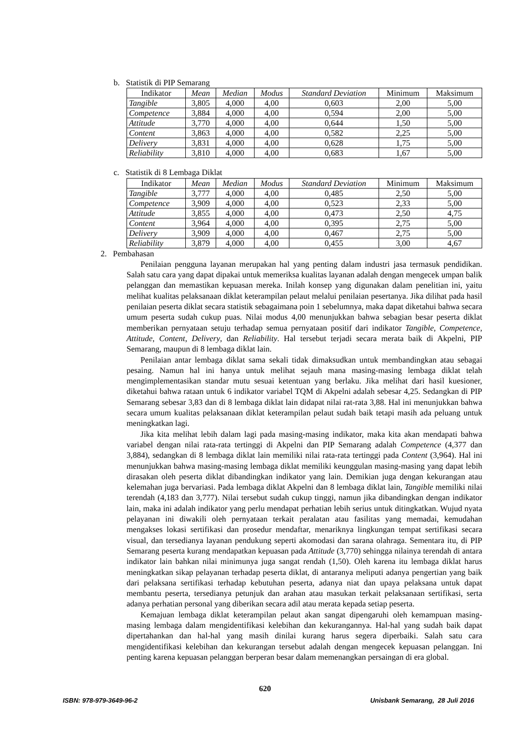b. Statistik di PIP Semarang
| Indikator | Mean | Median | Modus | Standard Deviation | Minimum | Maksimum |
| --- | --- | --- | --- | --- | --- | --- |
| Tangible | 3,805 | 4,000 | 4,00 | 0,603 | 2,00 | 5,00 |
| Competence | 3,884 | 4,000 | 4,00 | 0,594 | 2,00 | 5,00 |
| Attitude | 3,770 | 4,000 | 4,00 | 0,644 | 1,50 | 5,00 |
| Content | 3,863 | 4,000 | 4,00 | 0,582 | 2,25 | 5,00 |
| Delivery | 3,831 | 4,000 | 4,00 | 0,628 | 1,75 | 5,00 |
| Reliability | 3,810 | 4,000 | 4,00 | 0,683 | 1,67 | 5,00 |
c. Statistik di 8 Lembaga Diklat
| Indikator | Mean | Median | Modus | Standard Deviation | Minimum | Maksimum |
| --- | --- | --- | --- | --- | --- | --- |
| Tangible | 3,777 | 4,000 | 4,00 | 0,485 | 2,50 | 5,00 |
| Competence | 3,909 | 4,000 | 4,00 | 0,523 | 2,33 | 5,00 |
| Attitude | 3,855 | 4,000 | 4,00 | 0,473 | 2,50 | 4,75 |
| Content | 3,964 | 4,000 | 4,00 | 0,395 | 2,75 | 5,00 |
| Delivery | 3,909 | 4,000 | 4,00 | 0,467 | 2,75 | 5,00 |
| Reliability | 3,879 | 4,000 | 4,00 | 0,455 | 3,00 | 4,67 |
2. Pembahasan
Penilaian pengguna layanan merupakan hal yang penting dalam industri jasa termasuk pendidikan. Salah satu cara yang dapat dipakai untuk memeriksa kualitas layanan adalah dengan mengecek umpan balik pelanggan dan memastikan kepuasan mereka. Inilah konsep yang digunakan dalam penelitian ini, yaitu melihat kualitas pelaksanaan diklat keterampilan pelaut melalui penilaian pesertanya. Jika dilihat pada hasil penilaian peserta diklat secara statistik sebagaimana poin 1 sebelumnya, maka dapat diketahui bahwa secara umum peserta sudah cukup puas. Nilai modus 4,00 menunjukkan bahwa sebagian besar peserta diklat memberikan pernyataan setuju terhadap semua pernyataan positif dari indikator Tangible, Competence, Attitude, Content, Delivery, dan Reliability. Hal tersebut terjadi secara merata baik di Akpelni, PIP Semarang, maupun di 8 lembaga diklat lain.
Penilaian antar lembaga diklat sama sekali tidak dimaksudkan untuk membandingkan atau sebagai pesaing. Namun hal ini hanya untuk melihat sejauh mana masing-masing lembaga diklat telah mengimplementasikan standar mutu sesuai ketentuan yang berlaku. Jika melihat dari hasil kuesioner, diketahui bahwa rataan untuk 6 indikator variabel TQM di Akpelni adalah sebesar 4,25. Sedangkan di PIP Semarang sebesar 3,83 dan di 8 lembaga diklat lain didapat nilai rat-rata 3,88. Hal ini menunjukkan bahwa secara umum kualitas pelaksanaan diklat keterampilan pelaut sudah baik tetapi masih ada peluang untuk meningkatkan lagi.
Jika kita melihat lebih dalam lagi pada masing-masing indikator, maka kita akan mendapati bahwa variabel dengan nilai rata-rata tertinggi di Akpelni dan PIP Semarang adalah Competence (4,377 dan 3,884), sedangkan di 8 lembaga diklat lain memiliki nilai rata-rata tertinggi pada Content (3,964). Hal ini menunjukkan bahwa masing-masing lembaga diklat memiliki keunggulan masing-masing yang dapat lebih dirasakan oleh peserta diklat dibandingkan indikator yang lain. Demikian juga dengan kekurangan atau kelemahan juga bervariasi. Pada lembaga diklat Akpelni dan 8 lembaga diklat lain, Tangible memiliki nilai terendah (4,183 dan 3,777). Nilai tersebut sudah cukup tinggi, namun jika dibandingkan dengan indikator lain, maka ini adalah indikator yang perlu mendapat perhatian lebih serius untuk ditingkatkan. Wujud nyata pelayanan ini diwakili oleh pernyataan terkait peralatan atau fasilitas yang memadai, kemudahan mengakses lokasi sertifikasi dan prosedur mendaftar, menariknya lingkungan tempat sertifikasi secara visual, dan tersedianya layanan pendukung seperti akomodasi dan sarana olahraga. Sementara itu, di PIP Semarang peserta kurang mendapatkan kepuasan pada Attitude (3,770) sehingga nilainya terendah di antara indikator lain bahkan nilai minimunya juga sangat rendah (1,50). Oleh karena itu lembaga diklat harus meningkatkan sikap pelayanan terhadap peserta diklat, di antaranya meliputi adanya pengertian yang baik dari pelaksana sertifikasi terhadap kebutuhan peserta, adanya niat dan upaya pelaksana untuk dapat membantu peserta, tersedianya petunjuk dan arahan atau masukan terkait pelaksanaan sertifikasi, serta adanya perhatian personal yang diberikan secara adil atau merata kepada setiap peserta.
Kemajuan lembaga diklat keterampilan pelaut akan sangat dipengaruhi oleh kemampuan masing-masing lembaga dalam mengidentifikasi kelebihan dan kekurangannya. Hal-hal yang sudah baik dapat dipertahankan dan hal-hal yang masih dinilai kurang harus segera diperbaiki. Salah satu cara mengidentifikasi kelebihan dan kekurangan tersebut adalah dengan mengecek kepuasan pelanggan. Ini penting karena kepuasan pelanggan berperan besar dalam memenangkan persaingan di era global.
620
ISBN: 978-979-3649-96-2 Unisbank Semarang, 28 Juli 2016